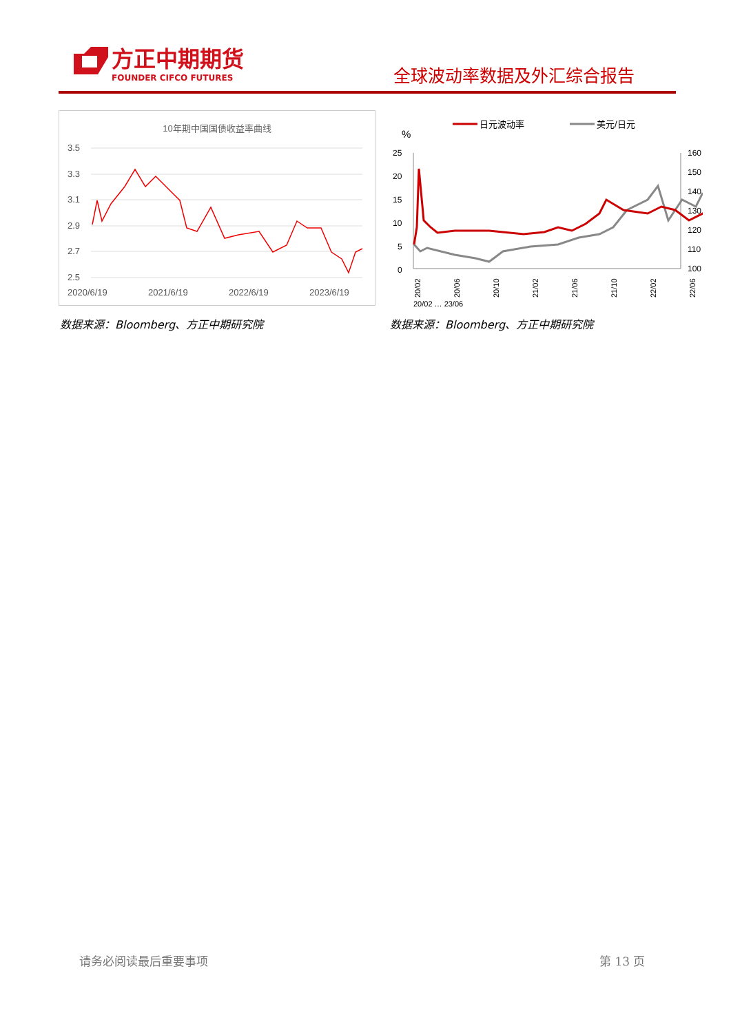方正中期期货
FOUNDER CIFCO FUTURES
全球波动率数据及外汇综合报告
10年期中国国债收益率曲线
3.5
3.3
3.1
2.9
2.7
2.5
2020/6/19
2021/6/19
2022/6/19
2023/6/19
日元波动率
美元/日元
%
25
20
15
10
5
0
160
150
140
130
120
110
100
20/02
20/06
20/10
21/02
21/06
21/10
22/02
22/06
20/02 … 23/06
数据来源：Bloomberg、方正中期研究院
数据来源：Bloomberg、方正中期研究院
请务必阅读最后重要事项 第 13 页